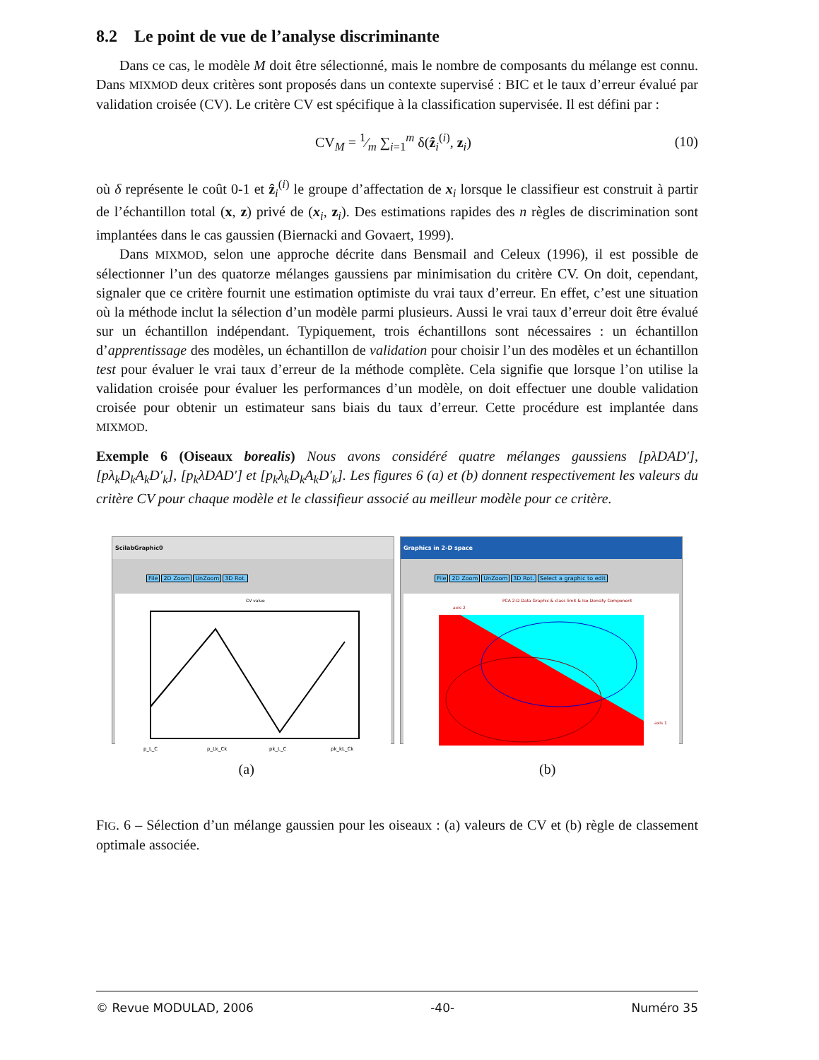8.2 Le point de vue de l’analyse discriminante
Dans ce cas, le modèle M doit être sélectionné, mais le nombre de composants du mélange est connu. Dans MIXMOD deux critères sont proposés dans un contexte supervisé : BIC et le taux d’erreur évalué par validation croisée (CV). Le critère CV est spécifique à la classification supervisée. Il est défini par :
CV<sub>M</sub> = 1⁄m ∑<sub>i=1</sub><sup>m</sup> δ(ẑ<sub>i</sub><sup>(i)</sup>, z<sub>i</sub>) (10)
où δ représente le coût 0-1 et ẑ<sub>i</sub><sup>(i)</sup> le groupe d’affectation de x<sub>i</sub> lorsque le classifieur est construit à partir de l’échantillon total (x, z) privé de (x<sub>i</sub>, z<sub>i</sub>). Des estimations rapides des n règles de discrimination sont implantées dans le cas gaussien (Biernacki and Govaert, 1999).
Dans MIXMOD, selon une approche décrite dans Bensmail and Celeux (1996), il est possible de sélectionner l’un des quatorze mélanges gaussiens par minimisation du critère CV. On doit, cependant, signaler que ce critère fournit une estimation optimiste du vrai taux d’erreur. En effet, c’est une situation où la méthode inclut la sélection d’un modèle parmi plusieurs. Aussi le vrai taux d’erreur doit être évalué sur un échantillon indépendant. Typiquement, trois échantillons sont nécessaires : un échantillon d’apprentissage des modèles, un échantillon de validation pour choisir l’un des modèles et un échantillon test pour évaluer le vrai taux d’erreur de la méthode complète. Cela signifie que lorsque l’on utilise la validation croisée pour évaluer les performances d’un modèle, on doit effectuer une double validation croisée pour obtenir un estimateur sans biais du taux d’erreur. Cette procédure est implantée dans MIXMOD.
Exemple 6 (Oiseaux borealis) Nous avons considéré quatre mélanges gaussiens [pλDAD′], [pλ<sub>k</sub>D<sub>k</sub>A<sub>k</sub>D′<sub>k</sub>], [p<sub>k</sub>λDAD′] et [p<sub>k</sub>λ<sub>k</sub>D<sub>k</sub>A<sub>k</sub>D′<sub>k</sub>]. Les figures 6 (a) et (b) donnent respectivement les valeurs du critère CV pour chaque modèle et le classifieur associé au meilleur modèle pour ce critère.
ScilabGraphic0
File 2D Zoom UnZoom 3D Rot.
CV value
p_L_C
p_Lk_Ck
pk_L_C
pk_kL_Ck
Graphics in 2-D space
File 2D Zoom UnZoom 3D Rot. Select a graphic to edit
PCA 2-D Data Graphic & class limit & Iso-Density Component
axis 2
axis 1
(a) (b)
FIG. 6 – Sélection d’un mélange gaussien pour les oiseaux : (a) valeurs de CV et (b) règle de classement optimale associée.
© Revue MODULAD, 2006 -40- Numéro 35